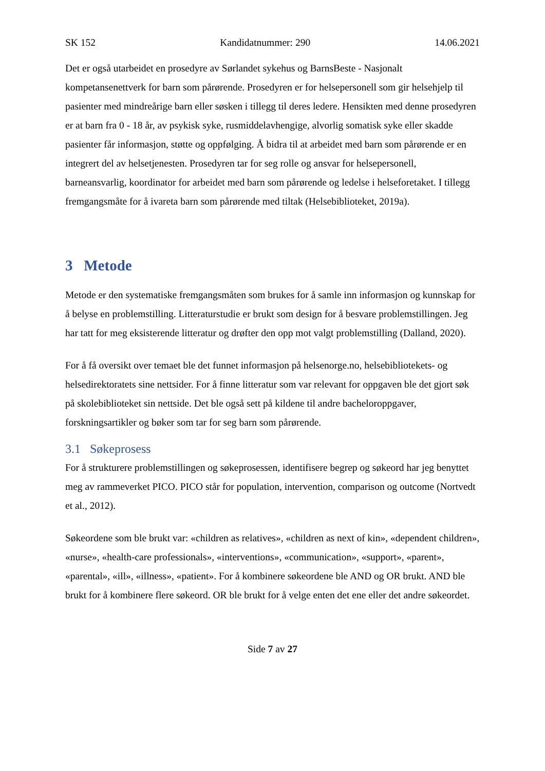SK 152 Kandidatnummer: 290 14.06.2021
Det er også utarbeidet en prosedyre av Sørlandet sykehus og BarnsBeste - Nasjonalt kompetansenettverk for barn som pårørende. Prosedyren er for helsepersonell som gir helsehjelp til pasienter med mindreårige barn eller søsken i tillegg til deres ledere. Hensikten med denne prosedyren er at barn fra 0 - 18 år, av psykisk syke, rusmiddelavhengige, alvorlig somatisk syke eller skadde pasienter får informasjon, støtte og oppfølging. Å bidra til at arbeidet med barn som pårørende er en integrert del av helsetjenesten. Prosedyren tar for seg rolle og ansvar for helsepersonell, barneansvarlig, koordinator for arbeidet med barn som pårørende og ledelse i helseforetaket. I tillegg fremgangsmåte for å ivareta barn som pårørende med tiltak (Helsebiblioteket, 2019a).
3 Metode
Metode er den systematiske fremgangsmåten som brukes for å samle inn informasjon og kunnskap for å belyse en problemstilling. Litteraturstudie er brukt som design for å besvare problemstillingen. Jeg har tatt for meg eksisterende litteratur og drøfter den opp mot valgt problemstilling (Dalland, 2020).
For å få oversikt over temaet ble det funnet informasjon på helsenorge.no, helsebibliotekets- og helsedirektoratets sine nettsider. For å finne litteratur som var relevant for oppgaven ble det gjort søk på skolebiblioteket sin nettside. Det ble også sett på kildene til andre bacheloroppgaver, forskningsartikler og bøker som tar for seg barn som pårørende.
3.1 Søkeprosess
For å strukturere problemstillingen og søkeprosessen, identifisere begrep og søkeord har jeg benyttet meg av rammeverket PICO. PICO står for population, intervention, comparison og outcome (Nortvedt et al., 2012).
Søkeordene som ble brukt var: «children as relatives», «children as next of kin», «dependent children», «nurse», «health-care professionals», «interventions», «communication», «support», «parent», «parental», «ill», «illness», «patient». For å kombinere søkeordene ble AND og OR brukt. AND ble brukt for å kombinere flere søkeord. OR ble brukt for å velge enten det ene eller det andre søkeordet.
Side 7 av 27